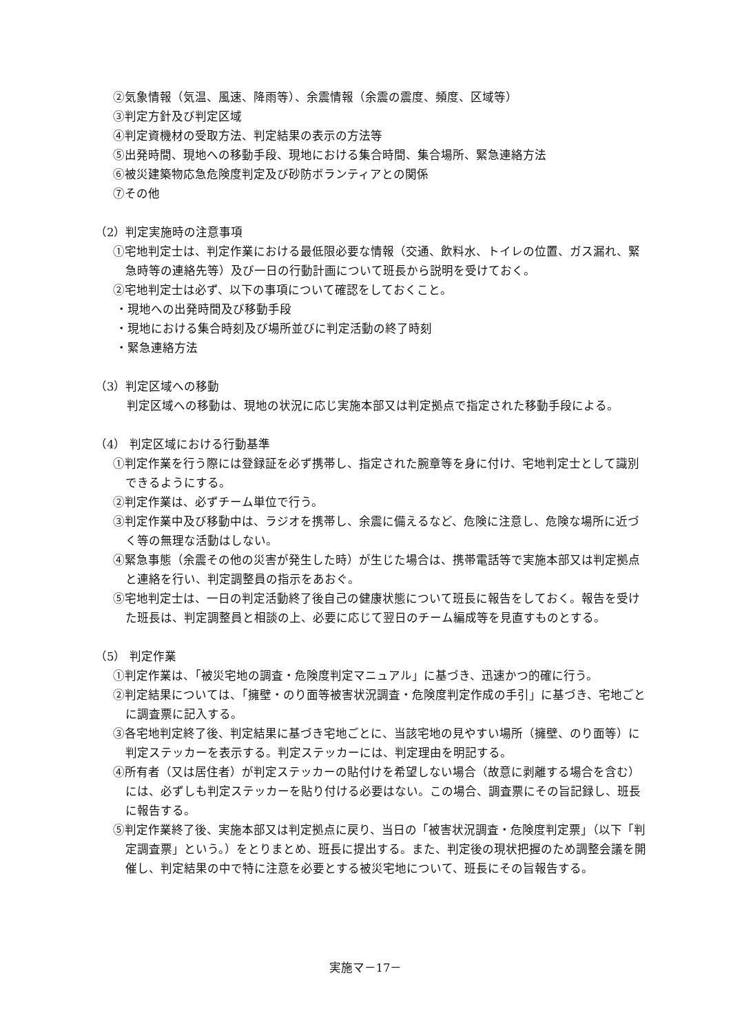②気象情報（気温、風速、降雨等）、余震情報（余震の震度、頻度、区域等）
③判定方針及び判定区域
④判定資機材の受取方法、判定結果の表示の方法等
⑤出発時間、現地への移動手段、現地における集合時間、集合場所、緊急連絡方法
⑥被災建築物応急危険度判定及び砂防ボランティアとの関係
⑦その他
（2）判定実施時の注意事項
①宅地判定士は、判定作業における最低限必要な情報（交通、飲料水、トイレの位置、ガス漏れ、緊急時等の連絡先等）及び一日の行動計画について班長から説明を受けておく。
②宅地判定士は必ず、以下の事項について確認をしておくこと。
・現地への出発時間及び移動手段
・現地における集合時刻及び場所並びに判定活動の終了時刻
・緊急連絡方法
（3）判定区域への移動
判定区域への移動は、現地の状況に応じ実施本部又は判定拠点で指定された移動手段による。
（4） 判定区域における行動基準
①判定作業を行う際には登録証を必ず携帯し、指定された腕章等を身に付け、宅地判定士として識別できるようにする。
②判定作業は、必ずチーム単位で行う。
③判定作業中及び移動中は、ラジオを携帯し、余震に備えるなど、危険に注意し、危険な場所に近づく等の無理な活動はしない。
④緊急事態（余震その他の災害が発生した時）が生じた場合は、携帯電話等で実施本部又は判定拠点と連絡を行い、判定調整員の指示をあおぐ。
⑤宅地判定士は、一日の判定活動終了後自己の健康状態について班長に報告をしておく。報告を受けた班長は、判定調整員と相談の上、必要に応じて翌日のチーム編成等を見直すものとする。
（5） 判定作業
①判定作業は、「被災宅地の調査・危険度判定マニュアル」に基づき、迅速かつ的確に行う。
②判定結果については、「擁壁・のり面等被害状況調査・危険度判定作成の手引」に基づき、宅地ごとに調査票に記入する。
③各宅地判定終了後、判定結果に基づき宅地ごとに、当該宅地の見やすい場所（擁壁、のり面等）に判定ステッカーを表示する。判定ステッカーには、判定理由を明記する。
④所有者（又は居住者）が判定ステッカーの貼付けを希望しない場合（故意に剥離する場合を含む）には、必ずしも判定ステッカーを貼り付ける必要はない。この場合、調査票にその旨記録し、班長に報告する。
⑤判定作業終了後、実施本部又は判定拠点に戻り、当日の「被害状況調査・危険度判定票」（以下「判定調査票」という。）をとりまとめ、班長に提出する。また、判定後の現状把握のため調整会議を開催し、判定結果の中で特に注意を必要とする被災宅地について、班長にその旨報告する。
実施マ－17－